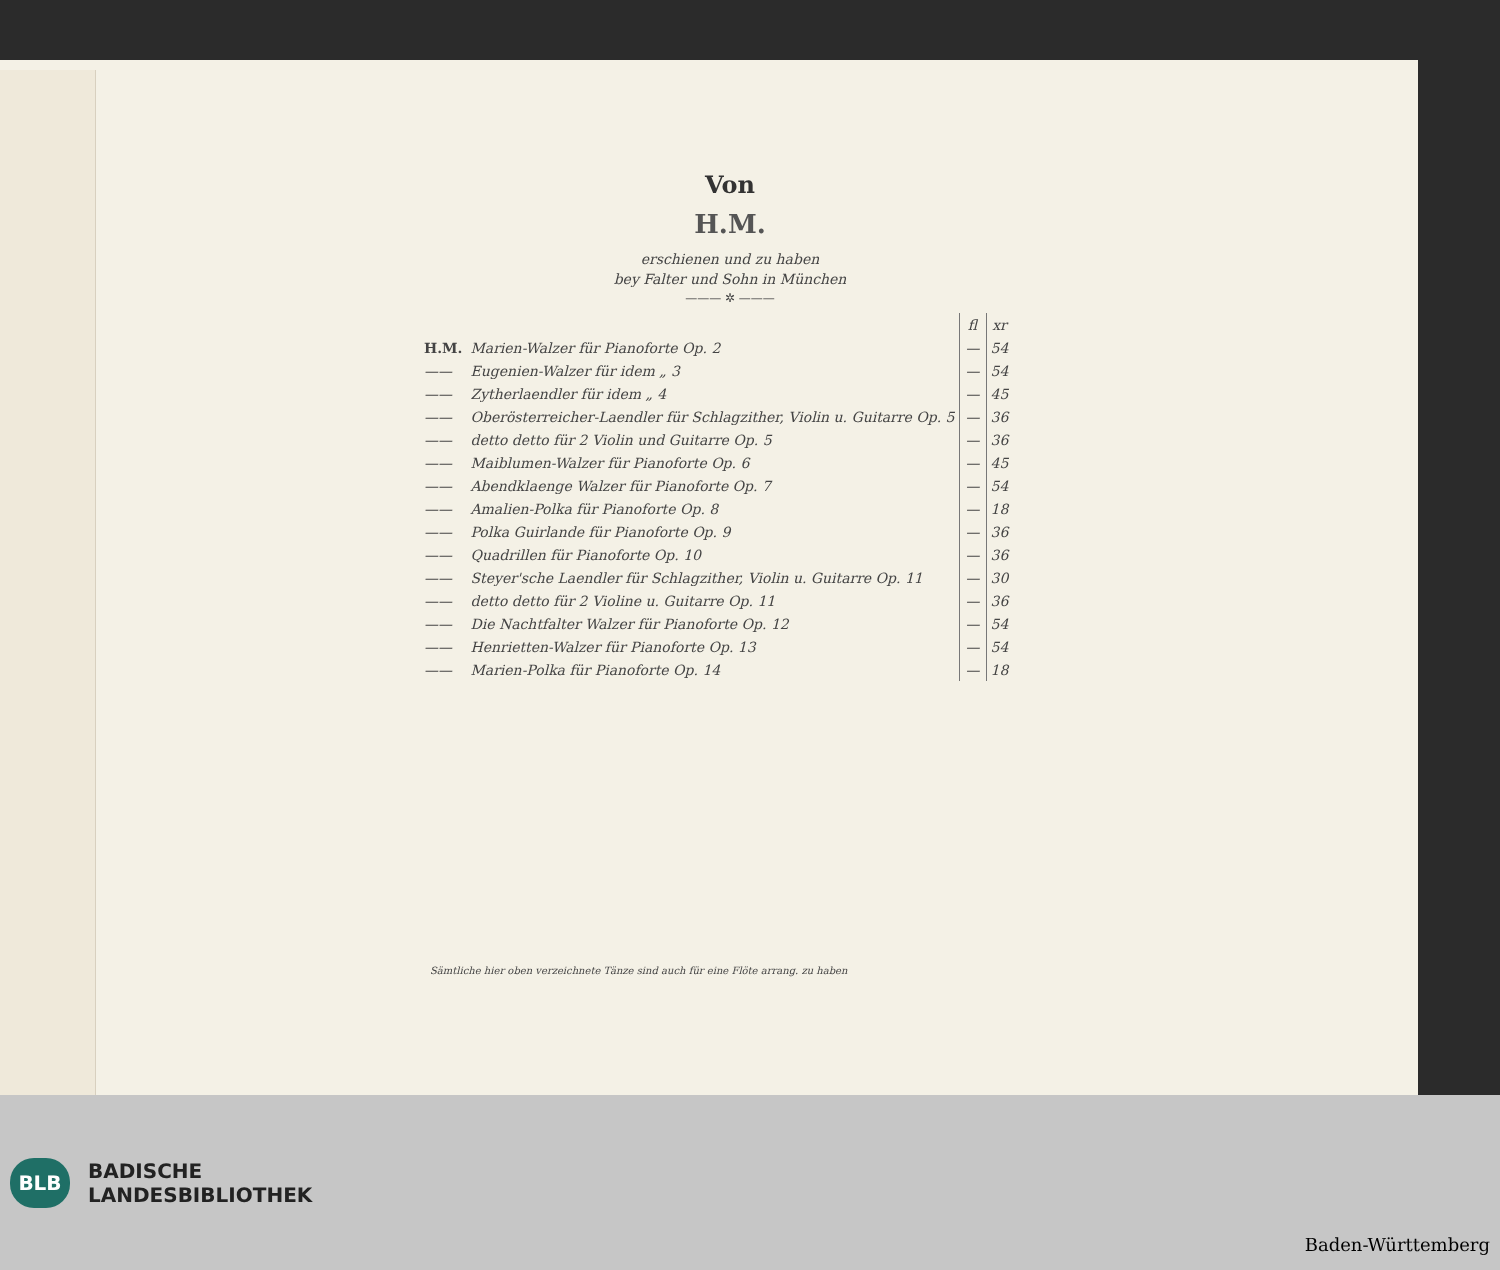Von
H.M.
erschienen und zu haben
bey Falter und Sohn in München
——— ✲ ———
| | | fl | xr |
| H.M. | Marien-Walzer für Pianoforte Op. 2 | — | 54 |
| —— | Eugenien-Walzer für idem „ 3 | — | 54 |
| —— | Zytherlaendler für idem „ 4 | — | 45 |
| —— | Oberösterreicher-Laendler für Schlagzither, Violin u. Guitarre Op. 5 | — | 36 |
| —— | detto detto für 2 Violin und Guitarre Op. 5 | — | 36 |
| —— | Maiblumen-Walzer für Pianoforte Op. 6 | — | 45 |
| —— | Abendklaenge Walzer für Pianoforte Op. 7 | — | 54 |
| —— | Amalien-Polka für Pianoforte Op. 8 | — | 18 |
| —— | Polka Guirlande für Pianoforte Op. 9 | — | 36 |
| —— | Quadrillen für Pianoforte Op. 10 | — | 36 |
| —— | Steyer'sche Laendler für Schlagzither, Violin u. Guitarre Op. 11 | — | 30 |
| —— | detto detto für 2 Violine u. Guitarre Op. 11 | — | 36 |
| —— | Die Nachtfalter Walzer für Pianoforte Op. 12 | — | 54 |
| —— | Henrietten-Walzer für Pianoforte Op. 13 | — | 54 |
| —— | Marien-Polka für Pianoforte Op. 14 | — | 18 |
Sämtliche hier oben verzeichnete Tänze sind auch für eine Flöte arrang. zu haben
BLB
BADISCHE
LANDESBIBLIOTHEK
Baden-Württemberg